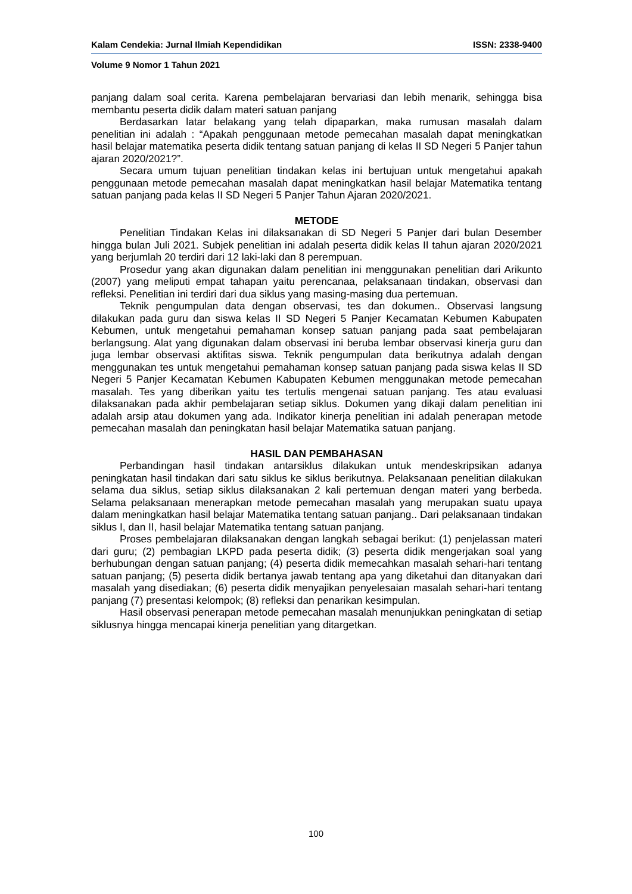Kalam Cendekia: Jurnal Ilmiah Kependidikan ISSN: 2338-9400
Volume 9 Nomor 1 Tahun 2021
panjang dalam soal cerita. Karena pembelajaran bervariasi dan lebih menarik, sehingga bisa membantu peserta didik dalam materi satuan panjang
Berdasarkan latar belakang yang telah dipaparkan, maka rumusan masalah dalam penelitian ini adalah : “Apakah penggunaan metode pemecahan masalah dapat meningkatkan hasil belajar matematika peserta didik tentang satuan panjang di kelas II SD Negeri 5 Panjer tahun ajaran 2020/2021?”.
Secara umum tujuan penelitian tindakan kelas ini bertujuan untuk mengetahui apakah penggunaan metode pemecahan masalah dapat meningkatkan hasil belajar Matematika tentang satuan panjang pada kelas II SD Negeri 5 Panjer Tahun Ajaran 2020/2021.
METODE
Penelitian Tindakan Kelas ini dilaksanakan di SD Negeri 5 Panjer dari bulan Desember hingga bulan Juli 2021. Subjek penelitian ini adalah peserta didik kelas II tahun ajaran 2020/2021 yang berjumlah 20 terdiri dari 12 laki-laki dan 8 perempuan.
Prosedur yang akan digunakan dalam penelitian ini menggunakan penelitian dari Arikunto (2007) yang meliputi empat tahapan yaitu perencanaa, pelaksanaan tindakan, observasi dan refleksi. Penelitian ini terdiri dari dua siklus yang masing-masing dua pertemuan.
Teknik pengumpulan data dengan observasi, tes dan dokumen.. Observasi langsung dilakukan pada guru dan siswa kelas II SD Negeri 5 Panjer Kecamatan Kebumen Kabupaten Kebumen, untuk mengetahui pemahaman konsep satuan panjang pada saat pembelajaran berlangsung. Alat yang digunakan dalam observasi ini beruba lembar observasi kinerja guru dan juga lembar observasi aktifitas siswa. Teknik pengumpulan data berikutnya adalah dengan menggunakan tes untuk mengetahui pemahaman konsep satuan panjang pada siswa kelas II SD Negeri 5 Panjer Kecamatan Kebumen Kabupaten Kebumen menggunakan metode pemecahan masalah. Tes yang diberikan yaitu tes tertulis mengenai satuan panjang. Tes atau evaluasi dilaksanakan pada akhir pembelajaran setiap siklus. Dokumen yang dikaji dalam penelitian ini adalah arsip atau dokumen yang ada. Indikator kinerja penelitian ini adalah penerapan metode pemecahan masalah dan peningkatan hasil belajar Matematika satuan panjang.
HASIL DAN PEMBAHASAN
Perbandingan hasil tindakan antarsiklus dilakukan untuk mendeskripsikan adanya peningkatan hasil tindakan dari satu siklus ke siklus berikutnya. Pelaksanaan penelitian dilakukan selama dua siklus, setiap siklus dilaksanakan 2 kali pertemuan dengan materi yang berbeda. Selama pelaksanaan menerapkan metode pemecahan masalah yang merupakan suatu upaya dalam meningkatkan hasil belajar Matematika tentang satuan panjang.. Dari pelaksanaan tindakan siklus I, dan II, hasil belajar Matematika tentang satuan panjang.
Proses pembelajaran dilaksanakan dengan langkah sebagai berikut: (1) penjelassan materi dari guru; (2) pembagian LKPD pada peserta didik; (3) peserta didik mengerjakan soal yang berhubungan dengan satuan panjang; (4) peserta didik memecahkan masalah sehari-hari tentang satuan panjang; (5) peserta didik bertanya jawab tentang apa yang diketahui dan ditanyakan dari masalah yang disediakan; (6) peserta didik menyajikan penyelesaian masalah sehari-hari tentang panjang (7) presentasi kelompok; (8) refleksi dan penarikan kesimpulan.
Hasil observasi penerapan metode pemecahan masalah menunjukkan peningkatan di setiap siklusnya hingga mencapai kinerja penelitian yang ditargetkan.
100